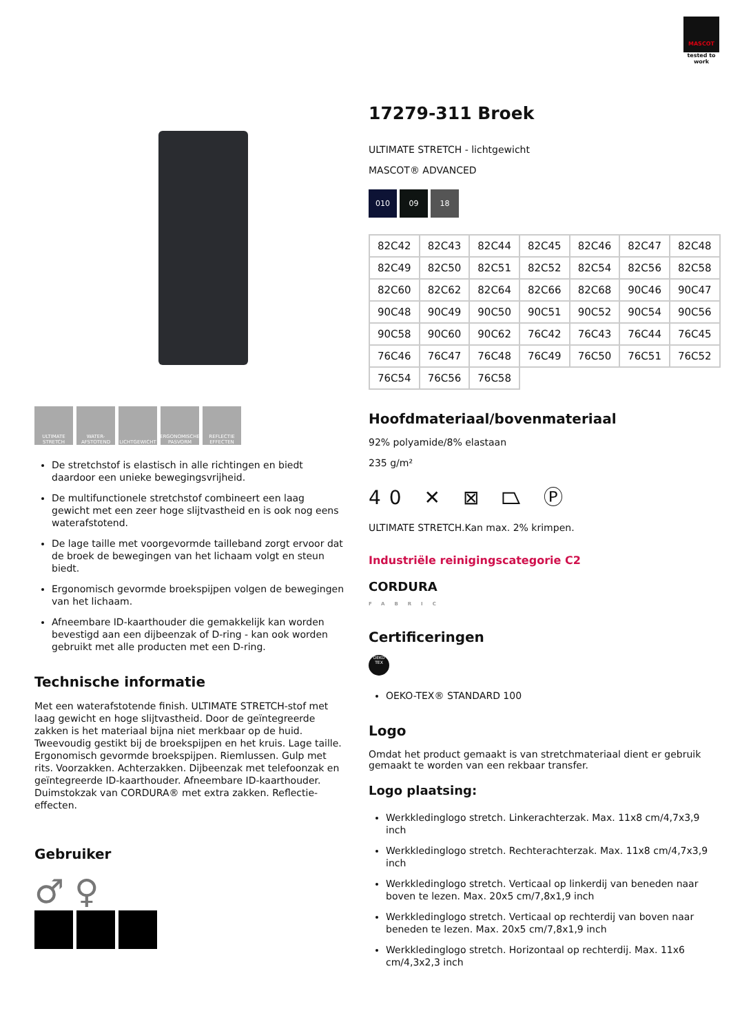MASCOT
tested to work
ULTIMATE STRETCH
WATER-AFSTOTEND
LICHTGEWICHT ERGONOMISCHE PASVORM
REFLECTIE EFFECTEN
De stretchstof is elastisch in alle richtingen en biedt daardoor een unieke bewegingsvrijheid.
De multifunctionele stretchstof combineert een laag gewicht met een zeer hoge slijtvastheid en is ook nog eens waterafstotend.
De lage taille met voorgevormde tailleband zorgt ervoor dat de broek de bewegingen van het lichaam volgt en steun biedt.
Ergonomisch gevormde broekspijpen volgen de bewegingen van het lichaam.
Afneembare ID-kaarthouder die gemakkelijk kan worden bevestigd aan een dijbeenzak of D-ring - kan ook worden gebruikt met alle producten met een D-ring.
Technische informatie
Met een waterafstotende finish. ULTIMATE STRETCH-stof met laag gewicht en hoge slijtvastheid. Door de geïntegreerde zakken is het materiaal bijna niet merkbaar op de huid. Tweevoudig gestikt bij de broekspijpen en het kruis. Lage taille. Ergonomisch gevormde broekspijpen. Riemlussen. Gulp met rits. Voorzakken. Achterzakken. Dijbeenzak met telefoonzak en geïntegreerde ID-kaarthouder. Afneembare ID-kaarthouder. Duimstokzak van CORDURA® met extra zakken. Reflectie-effecten.
Gebruiker
♂ ♀
17279-311 Broek
ULTIMATE STRETCH - lichtgewicht
MASCOT® ADVANCED
010 09 18
| 82C42 | 82C43 | 82C44 | 82C45 | 82C46 | 82C47 | 82C48 |
| 82C49 | 82C50 | 82C51 | 82C52 | 82C54 | 82C56 | 82C58 |
| 82C60 | 82C62 | 82C64 | 82C66 | 82C68 | 90C46 | 90C47 |
| 90C48 | 90C49 | 90C50 | 90C51 | 90C52 | 90C54 | 90C56 |
| 90C58 | 90C60 | 90C62 | 76C42 | 76C43 | 76C44 | 76C45 |
| 76C46 | 76C47 | 76C48 | 76C49 | 76C50 | 76C51 | 76C52 |
| 76C54 | 76C56 | 76C58 | | | | |
Hoofdmateriaal/bovenmateriaal
92% polyamide/8% elastaan
235 g/m²
40 ✕ ⊠ ⏢ Ⓟ
ULTIMATE STRETCH.Kan max. 2% krimpen.
Industriële reinigingscategorie C2
CORDURA
FABRIC
Certificeringen
OEKO TEX
OEKO-TEX® STANDARD 100
Logo
Omdat het product gemaakt is van stretchmateriaal dient er gebruik gemaakt te worden van een rekbaar transfer.
Logo plaatsing:
Werkkledinglogo stretch. Linkerachterzak. Max. 11x8 cm/4,7x3,9 inch
Werkkledinglogo stretch. Rechterachterzak. Max. 11x8 cm/4,7x3,9 inch
Werkkledinglogo stretch. Verticaal op linkerdij van beneden naar boven te lezen. Max. 20x5 cm/7,8x1,9 inch
Werkkledinglogo stretch. Verticaal op rechterdij van boven naar beneden te lezen. Max. 20x5 cm/7,8x1,9 inch
Werkkledinglogo stretch. Horizontaal op rechterdij. Max. 11x6 cm/4,3x2,3 inch